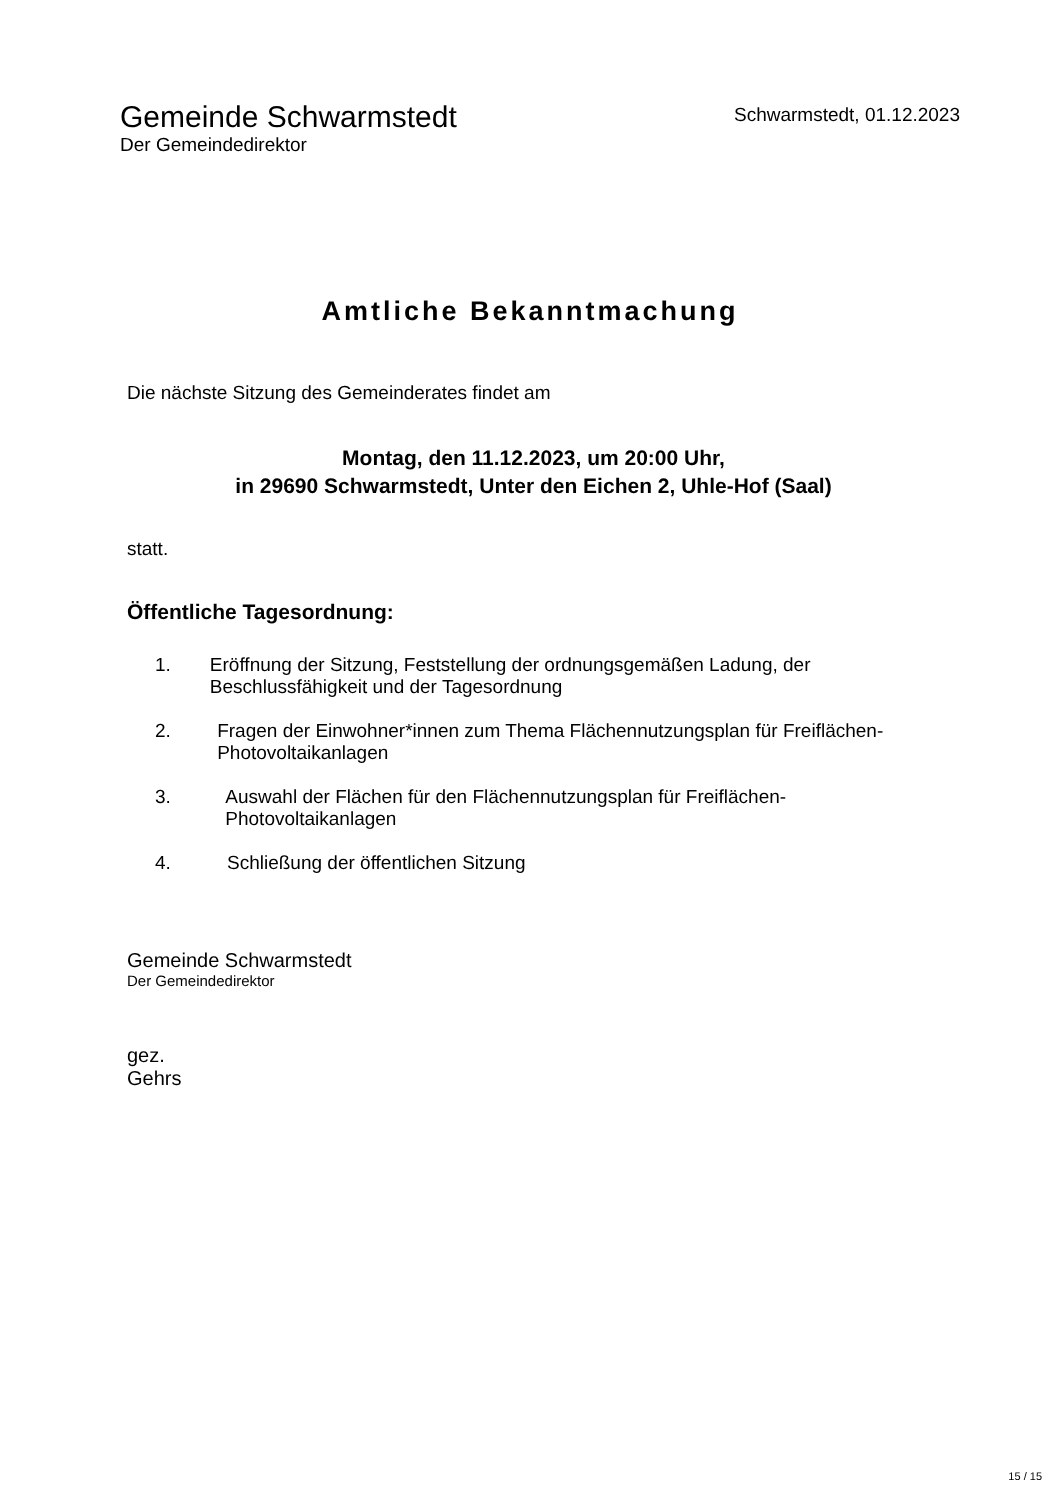Gemeinde Schwarmstedt
Der Gemeindedirektor
Schwarmstedt, 01.12.2023
Amtliche Bekanntmachung
Die nächste Sitzung des Gemeinderates findet am
Montag, den 11.12.2023, um 20:00 Uhr,
in 29690 Schwarmstedt, Unter den Eichen 2, Uhle-Hof (Saal)
statt.
Öffentliche Tagesordnung:
1. Eröffnung der Sitzung, Feststellung der ordnungsgemäßen Ladung, der Beschlussfähigkeit und der Tagesordnung
2. Fragen der Einwohner*innen zum Thema Flächennutzungsplan für Freiflächen-Photovoltaikanlagen
3. Auswahl der Flächen für den Flächennutzungsplan für Freiflächen-Photovoltaikanlagen
4. Schließung der öffentlichen Sitzung
Gemeinde Schwarmstedt
Der Gemeindedirektor
gez.
Gehrs
15 / 15